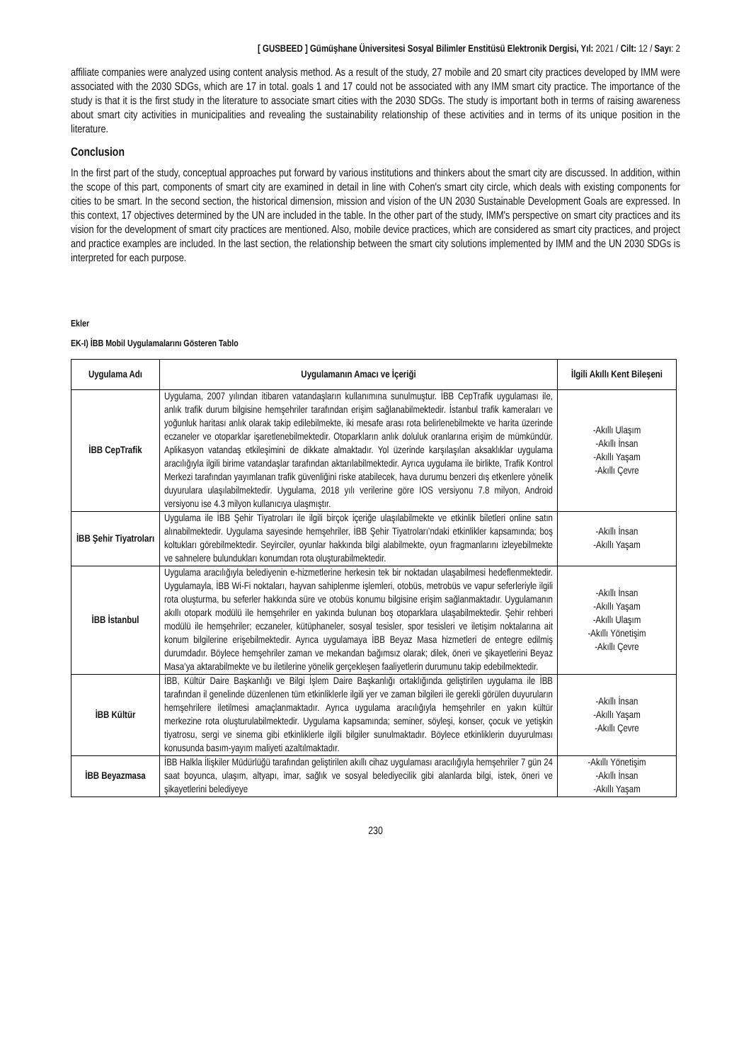[ GUSBEED ] Gümüşhane Üniversitesi Sosyal Bilimler Enstitüsü Elektronik Dergisi, Yıl: 2021 / Cilt: 12 / Sayı: 2
affiliate companies were analyzed using content analysis method. As a result of the study, 27 mobile and 20 smart city practices developed by IMM were associated with the 2030 SDGs, which are 17 in total. goals 1 and 17 could not be associated with any IMM smart city practice. The importance of the study is that it is the first study in the literature to associate smart cities with the 2030 SDGs. The study is important both in terms of raising awareness about smart city activities in municipalities and revealing the sustainability relationship of these activities and in terms of its unique position in the literature.
Conclusion
In the first part of the study, conceptual approaches put forward by various institutions and thinkers about the smart city are discussed. In addition, within the scope of this part, components of smart city are examined in detail in line with Cohen's smart city circle, which deals with existing components for cities to be smart. In the second section, the historical dimension, mission and vision of the UN 2030 Sustainable Development Goals are expressed. In this context, 17 objectives determined by the UN are included in the table. In the other part of the study, IMM's perspective on smart city practices and its vision for the development of smart city practices are mentioned. Also, mobile device practices, which are considered as smart city practices, and project and practice examples are included. In the last section, the relationship between the smart city solutions implemented by IMM and the UN 2030 SDGs is interpreted for each purpose.
Ekler
EK-I) İBB Mobil Uygulamalarını Gösteren Tablo
| Uygulama Adı | Uygulamanın Amacı ve İçeriği | İlgili Akıllı Kent Bileşeni |
| --- | --- | --- |
| İBB CepTrafik | Uygulama, 2007 yılından itibaren vatandaşların kullanımına sunulmuştur. İBB CepTrafik uygulaması ile, anlık trafik durum bilgisine hemşehriler tarafından erişim sağlanabilmektedir. İstanbul trafik kameraları ve yoğunluk haritası anlık olarak takip edilebilmekte, iki mesafe arası rota belirlenebilmekte ve harita üzerinde eczaneler ve otoparklar işaretlenebilmektedir. Otoparkların anlık doluluk oranlarına erişim de mümkündür. Aplikasyon vatandaş etkileşimini de dikkate almaktadır. Yol üzerinde karşılaşılan aksaklıklar uygulama aracılığıyla ilgili birime vatandaşlar tarafından aktarılabilmektedir. Ayrıca uygulama ile birlikte, Trafik Kontrol Merkezi tarafından yayımlanan trafik güvenliğini riske atabilecek, hava durumu benzeri dış etkenlere yönelik duyurulara ulaşılabilmektedir. Uygulama, 2018 yılı verilerine göre IOS versiyonu 7.8 milyon, Android versiyonu ise 4.3 milyon kullanıcıya ulaşmıştır. | -Akıllı Ulaşım -Akıllı İnsan -Akıllı Yaşam -Akıllı Çevre |
| İBB Şehir Tiyatroları | Uygulama ile İBB Şehir Tiyatroları ile ilgili birçok içeriğe ulaşılabilmekte ve etkinlik biletleri online satın alınabilmektedir. Uygulama sayesinde hemşehriler, İBB Şehir Tiyatroları’ndaki etkinlikler kapsamında; boş koltukları görebilmektedir. Seyirciler, oyunlar hakkında bilgi alabilmekte, oyun fragmanlarını izleyebilmekte ve sahnelere bulundukları konumdan rota oluşturabilmektedir. | -Akıllı İnsan -Akıllı Yaşam |
| İBB İstanbul | Uygulama aracılığıyla belediyenin e-hizmetlerine herkesin tek bir noktadan ulaşabilmesi hedeflenmektedir. Uygulamayla, İBB Wi-Fi noktaları, hayvan sahiplenme işlemleri, otobüs, metrobüs ve vapur seferleriyle ilgili rota oluşturma, bu seferler hakkında süre ve otobüs konumu bilgisine erişim sağlanmaktadır. Uygulamanın akıllı otopark modülü ile hemşehriler en yakında bulunan boş otoparklara ulaşabilmektedir. Şehir rehberi modülü ile hemşehriler; eczaneler, kütüphaneler, sosyal tesisler, spor tesisleri ve iletişim noktalarına ait konum bilgilerine erişebilmektedir. Ayrıca uygulamaya İBB Beyaz Masa hizmetleri de entegre edilmiş durumdadır. Böylece hemşehriler zaman ve mekandan bağımsız olarak; dilek, öneri ve şikayetlerini Beyaz Masa’ya aktarabilmekte ve bu iletilerine yönelik gerçekleşen faaliyetlerin durumunu takip edebilmektedir. | -Akıllı İnsan -Akıllı Yaşam -Akıllı Ulaşım -Akıllı Yönetişim -Akıllı Çevre |
| İBB Kültür | İBB, Kültür Daire Başkanlığı ve Bilgi İşlem Daire Başkanlığı ortaklığında geliştirilen uygulama ile İBB tarafından il genelinde düzenlenen tüm etkinliklerle ilgili yer ve zaman bilgileri ile gerekli görülen duyuruların hemşehrilere iletilmesi amaçlanmaktadır. Ayrıca uygulama aracılığıyla hemşehriler en yakın kültür merkezine rota oluşturulabilmektedir. Uygulama kapsamında; seminer, söyleşi, konser, çocuk ve yetişkin tiyatrosu, sergi ve sinema gibi etkinliklerle ilgili bilgiler sunulmaktadır. Böylece etkinliklerin duyurulması konusunda basım-yayım maliyeti azaltılmaktadır. | -Akıllı İnsan -Akıllı Yaşam -Akıllı Çevre |
| İBB Beyazmasa | İBB Halkla İlişkiler Müdürlüğü tarafından geliştirilen akıllı cihaz uygulaması aracılığıyla hemşehriler 7 gün 24 saat boyunca, ulaşım, altyapı, imar, sağlık ve sosyal belediyecilik gibi alanlarda bilgi, istek, öneri ve şikayetlerini belediyeye | -Akıllı Yönetişim -Akıllı İnsan -Akıllı Yaşam |
230